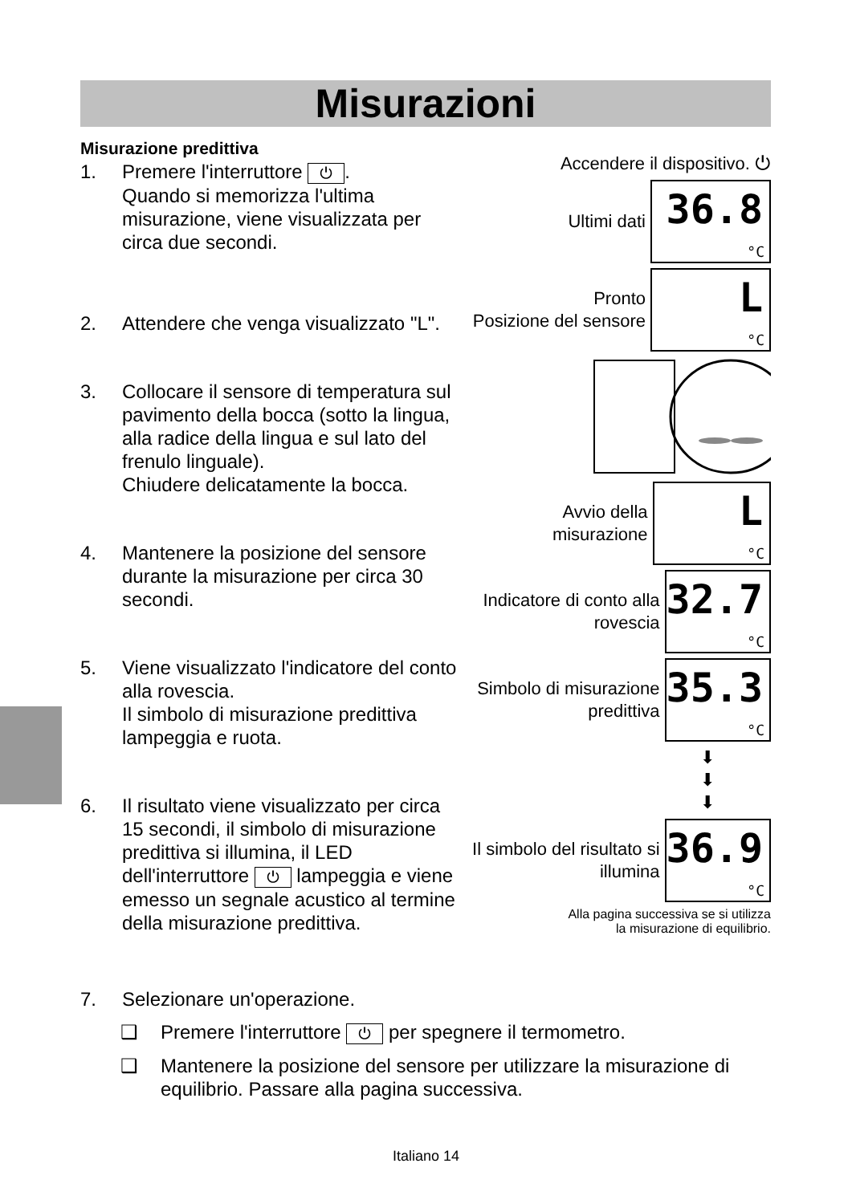Misurazioni
Misurazione predittiva
1. Premere l'interruttore ⏻.
Quando si memorizza l'ultima misurazione, viene visualizzata per circa due secondi.
2. Attendere che venga visualizzato "L".
3. Collocare il sensore di temperatura sul pavimento della bocca (sotto la lingua, alla radice della lingua e sul lato del frenulo linguale).
Chiudere delicatamente la bocca.
4. Mantenere la posizione del sensore durante la misurazione per circa 30 secondi.
5. Viene visualizzato l'indicatore del conto alla rovescia.
Il simbolo di misurazione predittiva lampeggia e ruota.
6. Il risultato viene visualizzato per circa 15 secondi, il simbolo di misurazione predittiva si illumina, il LED dell'interruttore ⏻ lampeggia e viene emesso un segnale acustico al termine della misurazione predittiva.
Accendere il dispositivo. ⏻
Ultimi dati 36.8 °C
Pronto
Posizione del sensore L °C
Avvio della misurazione L °C
Indicatore di conto alla rovescia 32.7 °C
Simbolo di misurazione predittiva 35.3 °C
⬇
⬇
⬇
Il simbolo del risultato si illumina 36.9 °C
Alla pagina successiva se si utilizza
la misurazione di equilibrio.
7. Selezionare un'operazione.
❑ Premere l'interruttore ⏻ per spegnere il termometro.
❑ Mantenere la posizione del sensore per utilizzare la misurazione di equilibrio. Passare alla pagina successiva.
Italiano 14